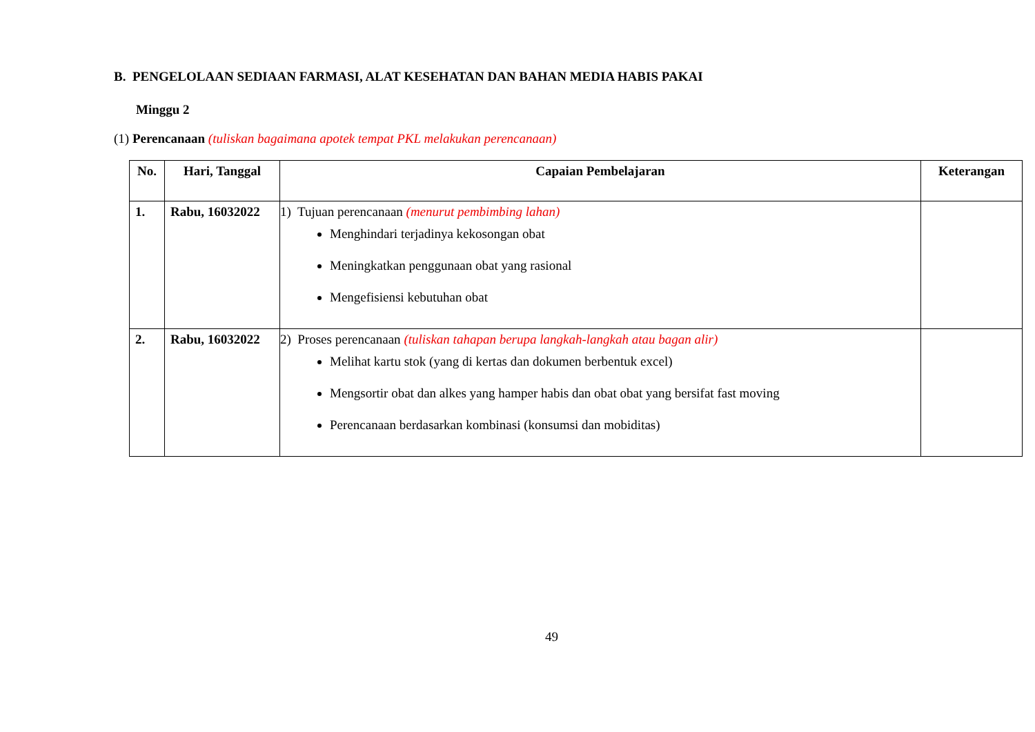B. PENGELOLAAN SEDIAAN FARMASI, ALAT KESEHATAN DAN BAHAN MEDIA HABIS PAKAI
Minggu 2
(1) Perencanaan (tuliskan bagaimana apotek tempat PKL melakukan perencanaan)
| No. | Hari, Tanggal | Capaian Pembelajaran | Keterangan |
| --- | --- | --- | --- |
| 1. | Rabu, 16032022 | 1) Tujuan perencanaan (menurut pembimbing lahan) Menghindari terjadinya kekosongan obat Meningkatkan penggunaan obat yang rasional Mengefisiensi kebutuhan obat | |
| 2. | Rabu, 16032022 | 2) Proses perencanaan (tuliskan tahapan berupa langkah-langkah atau bagan alir) Melihat kartu stok (yang di kertas dan dokumen berbentuk excel) Mengsortir obat dan alkes yang hamper habis dan obat obat yang bersifat fast moving Perencanaan berdasarkan kombinasi (konsumsi dan mobiditas) | |
49